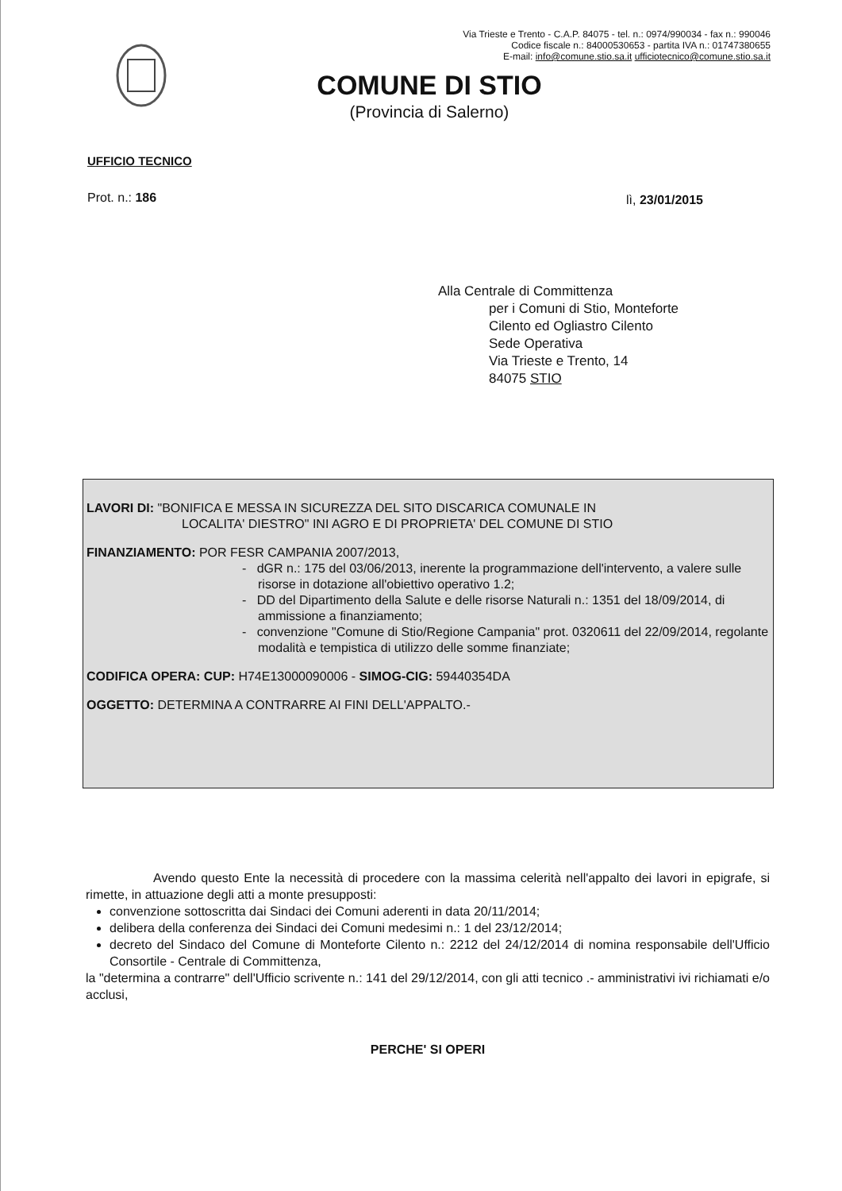Via Trieste e Trento - C.A.P. 84075 - tel. n.: 0974/990034 - fax n.: 990046
Codice fiscale n.: 84000530653 - partita IVA n.: 01747380655
E-mail: info@comune.stio.sa.it ufficiotecnico@comune.stio.sa.it
COMUNE DI STIO
(Provincia di Salerno)
UFFICIO TECNICO
Prot. n.: 186 lì, 23/01/2015
Alla Centrale di Committenza
per i Comuni di Stio, Monteforte
Cilento ed Ogliastro Cilento
Sede Operativa
Via Trieste e Trento, 14
84075 STIO
LAVORI DI: "BONIFICA E MESSA IN SICUREZZA DEL SITO DISCARICA COMUNALE IN
LOCALITA' DIESTRO" INI AGRO E DI PROPRIETA' DEL COMUNE DI STIO
FINANZIAMENTO: POR FESR CAMPANIA 2007/2013,
- dGR n.: 175 del 03/06/2013, inerente la programmazione dell'intervento, a valere sulle risorse in dotazione all'obiettivo operativo 1.2;
- DD del Dipartimento della Salute e delle risorse Naturali n.: 1351 del 18/09/2014, di ammissione a finanziamento;
- convenzione "Comune di Stio/Regione Campania" prot. 0320611 del 22/09/2014, regolante modalità e tempistica di utilizzo delle somme finanziate;
CODIFICA OPERA: CUP: H74E13000090006 - SIMOG-CIG: 59440354DA
OGGETTO: DETERMINA A CONTRARRE AI FINI DELL'APPALTO.-
Avendo questo Ente la necessità di procedere con la massima celerità nell'appalto dei lavori in epigrafe, si rimette, in attuazione degli atti a monte presupposti:
convenzione sottoscritta dai Sindaci dei Comuni aderenti in data 20/11/2014;
delibera della conferenza dei Sindaci dei Comuni medesimi n.: 1 del 23/12/2014;
decreto del Sindaco del Comune di Monteforte Cilento n.: 2212 del 24/12/2014 di nomina responsabile dell'Ufficio Consortile - Centrale di Committenza,
la "determina a contrarre" dell'Ufficio scrivente n.: 141 del 29/12/2014, con gli atti tecnico .- amministrativi ivi richiamati e/o acclusi,
PERCHE' SI OPERI